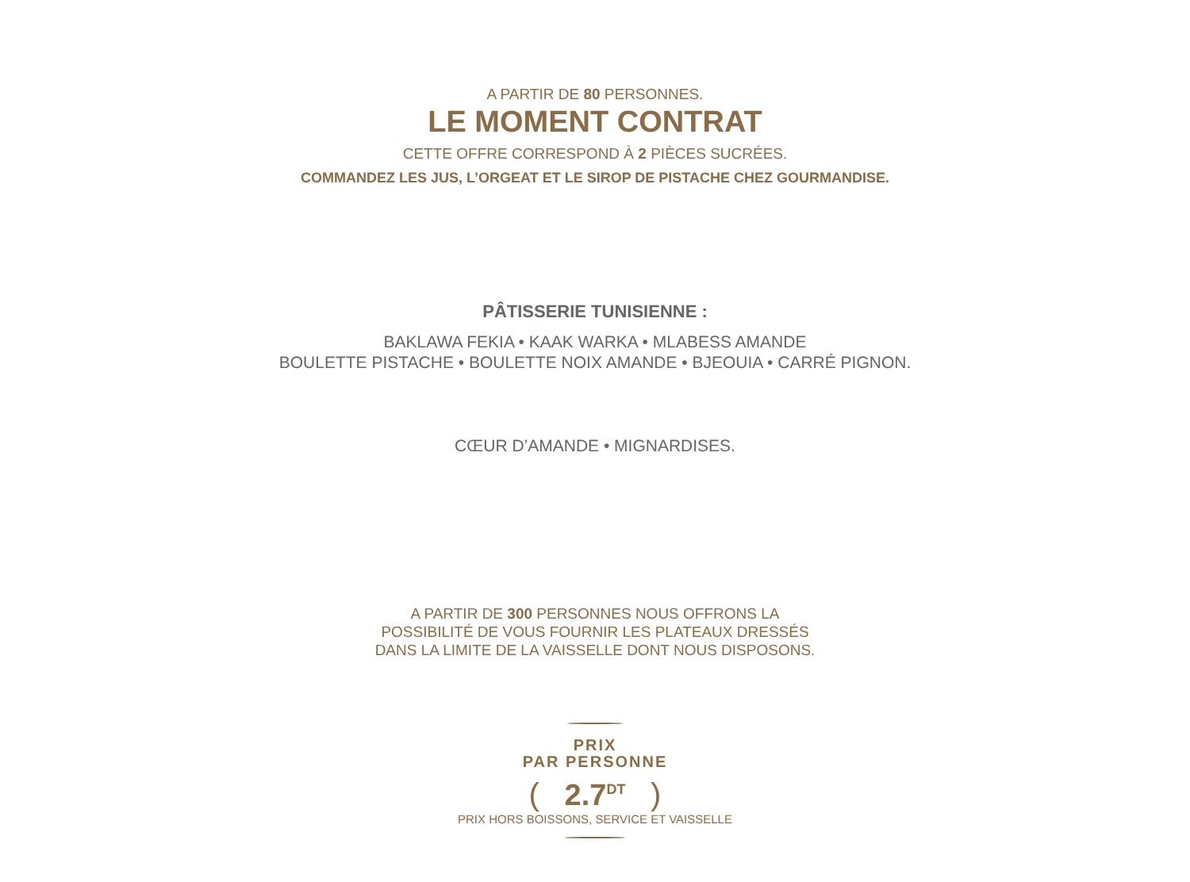A PARTIR DE 80 PERSONNES.
LE MOMENT CONTRAT
CETTE OFFRE CORRESPOND À 2 PIÈCES SUCRÉES.
COMMANDEZ LES JUS, L’ORGEAT ET LE SIROP DE PISTACHE CHEZ GOURMANDISE.
PÂTISSERIE TUNISIENNE :
BAKLAWA FEKIA • KAAK WARKA • MLABESS AMANDE
BOULETTE PISTACHE • BOULETTE NOIX AMANDE • BJEOUIA • CARRÉ PIGNON.
CŒUR D’AMANDE • MIGNARDISES.
A PARTIR DE 300 PERSONNES NOUS OFFRONS LA
POSSIBILITÉ DE VOUS FOURNIR LES PLATEAUX DRESSÉS
DANS LA LIMITE DE LA VAISSELLE DONT NOUS DISPOSONS.
PRIX
PAR PERSONNE
( 2.7<sup>DT</sup> )
PRIX HORS BOISSONS, SERVICE ET VAISSELLE